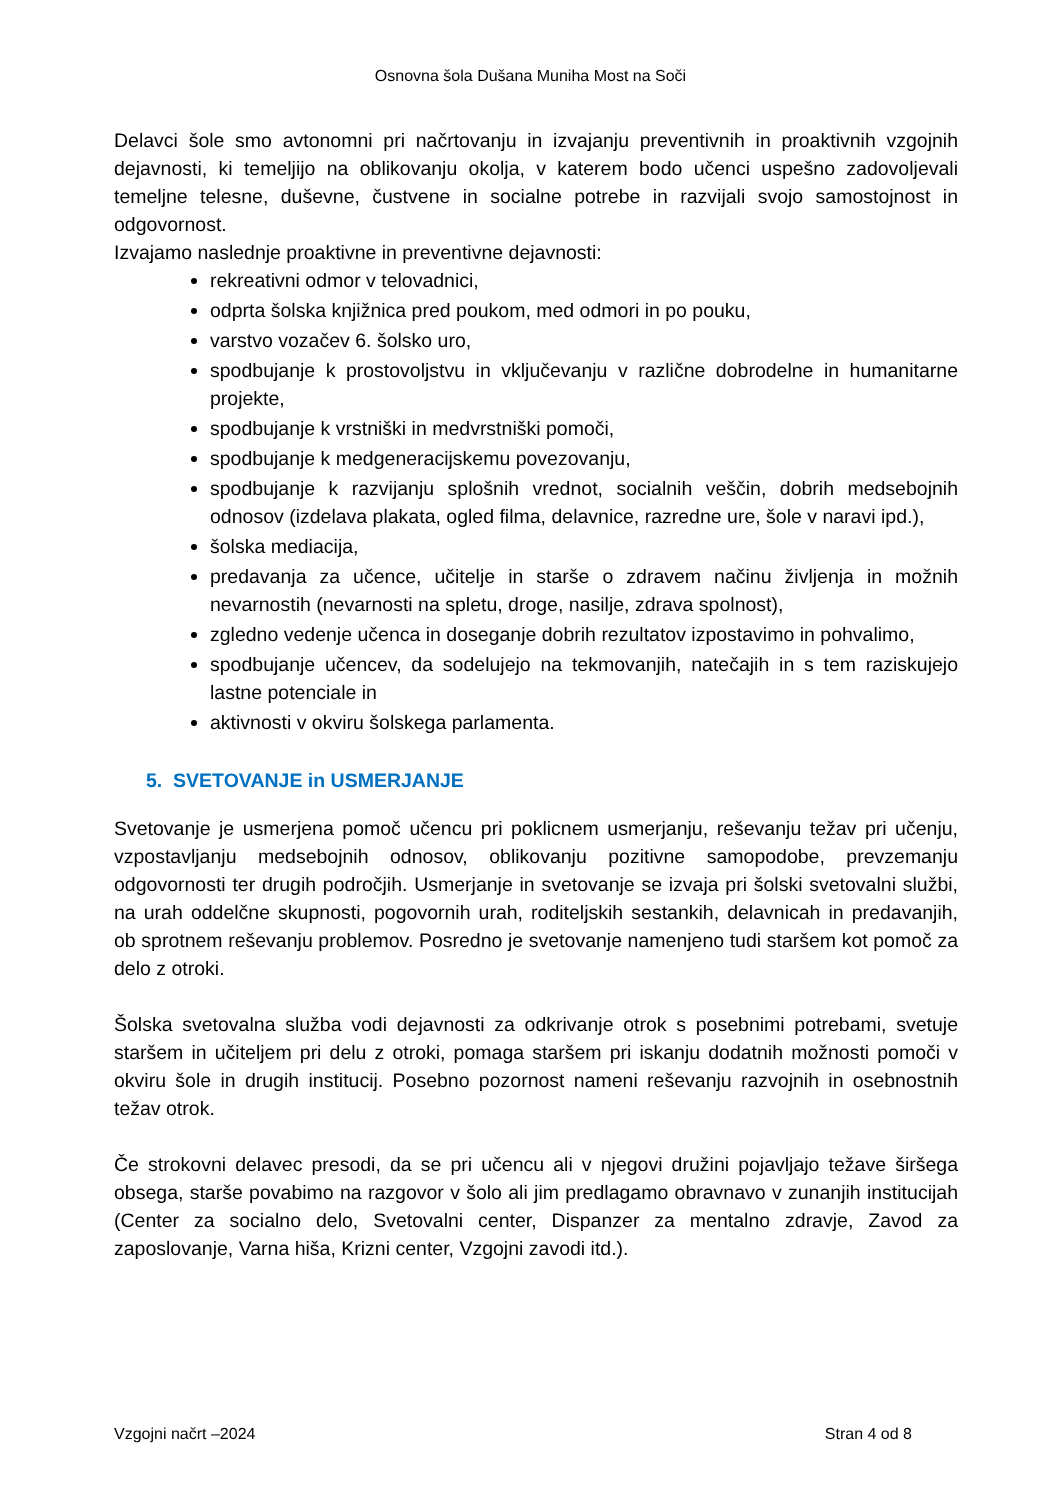Osnovna šola Dušana Muniha Most na Soči
Delavci šole smo avtonomni pri načrtovanju in izvajanju preventivnih in proaktivnih vzgojnih dejavnosti, ki temeljijo na oblikovanju okolja, v katerem bodo učenci uspešno zadovoljevali temeljne telesne, duševne, čustvene in socialne potrebe in razvijali svojo samostojnost in odgovornost.
Izvajamo naslednje proaktivne in preventivne dejavnosti:
rekreativni odmor v telovadnici,
odprta šolska knjižnica pred poukom, med odmori in po pouku,
varstvo vozačev 6. šolsko uro,
spodbujanje k prostovoljstvu in vključevanju v različne dobrodelne in humanitarne projekte,
spodbujanje k vrstniški in medvrstniški pomoči,
spodbujanje k medgeneracijskemu povezovanju,
spodbujanje k razvijanju splošnih vrednot, socialnih veščin, dobrih medsebojnih odnosov (izdelava plakata, ogled filma, delavnice, razredne ure, šole v naravi ipd.),
šolska mediacija,
predavanja za učence, učitelje in starše o zdravem načinu življenja in možnih nevarnostih (nevarnosti na spletu, droge, nasilje, zdrava spolnost),
zgledno vedenje učenca in doseganje dobrih rezultatov izpostavimo in pohvalimo,
spodbujanje učencev, da sodelujejo na tekmovanjih, natečajih in s tem raziskujejo lastne potenciale in
aktivnosti v okviru šolskega parlamenta.
5. SVETOVANJE in USMERJANJE
Svetovanje je usmerjena pomoč učencu pri poklicnem usmerjanju, reševanju težav pri učenju, vzpostavljanju medsebojnih odnosov, oblikovanju pozitivne samopodobe, prevzemanju odgovornosti ter drugih področjih. Usmerjanje in svetovanje se izvaja pri šolski svetovalni službi, na urah oddelčne skupnosti, pogovornih urah, roditeljskih sestankih, delavnicah in predavanjih, ob sprotnem reševanju problemov. Posredno je svetovanje namenjeno tudi staršem kot pomoč za delo z otroki.
Šolska svetovalna služba vodi dejavnosti za odkrivanje otrok s posebnimi potrebami, svetuje staršem in učiteljem pri delu z otroki, pomaga staršem pri iskanju dodatnih možnosti pomoči v okviru šole in drugih institucij. Posebno pozornost nameni reševanju razvojnih in osebnostnih težav otrok.
Če strokovni delavec presodi, da se pri učencu ali v njegovi družini pojavljajo težave širšega obsega, starše povabimo na razgovor v šolo ali jim predlagamo obravnavo v zunanjih institucijah (Center za socialno delo, Svetovalni center, Dispanzer za mentalno zdravje, Zavod za zaposlovanje, Varna hiša, Krizni center, Vzgojni zavodi itd.).
Vzgojni načrt –2024 Stran 4 od 8